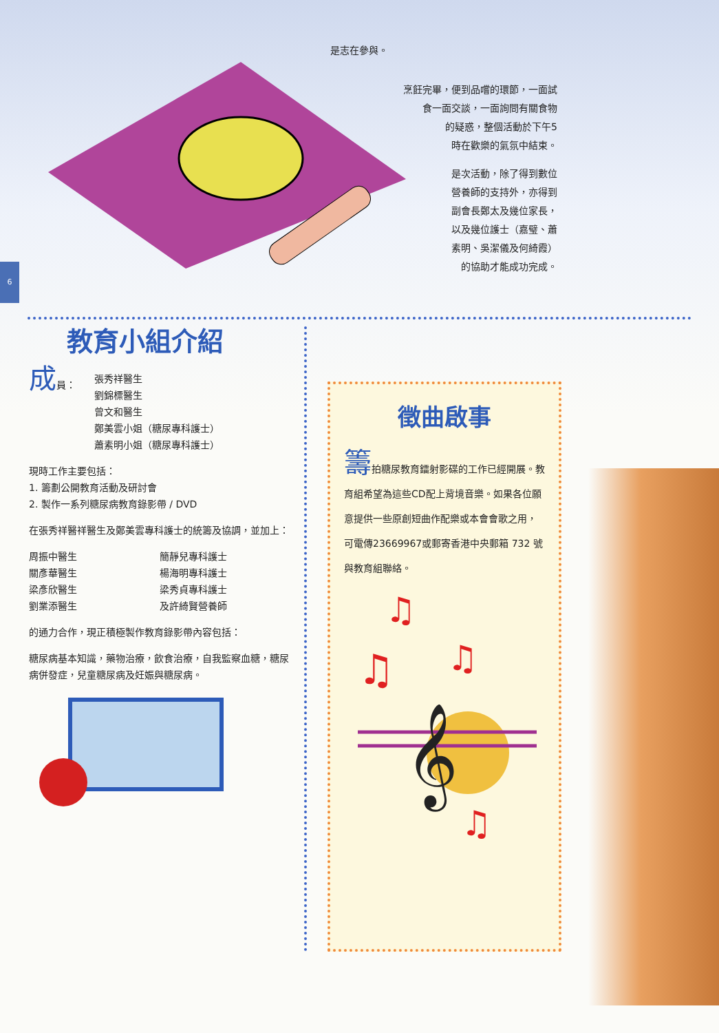6
是志在參與。
烹飪完畢，便到品嚐的環節，一面試
食一面交談，一面詢問有關食物
的疑惑，整個活動於下午5
時在歡樂的氣氛中結束。
是次活動，除了得到數位
營養師的支持外，亦得到
副會長鄭太及幾位家長，
以及幾位護士（嘉璧、蕭
素明、吳潔儀及何綺霞）
的協助才能成功完成。
教育小組介紹
成員： 張秀祥醫生
劉錦標醫生
曾文和醫生
鄭美雲小姐（糖尿專科護士）
蕭素明小姐（糖尿專科護士）
現時工作主要包括：
1. 籌劃公開教育活動及研討會
2. 製作一系列糖尿病教育錄影帶 / DVD
在張秀祥醫祥醫生及鄭美雲專科護士的統籌及協調，並加上：
周振中醫生
關彥華醫生
梁彥欣醫生
劉業添醫生
簡靜兒專科護士
楊海明專科護士
梁秀貞專科護士
及許綺賢營養師
的通力合作，現正積極製作教育錄影帶內容包括：
糖尿病基本知識，藥物治療，飲食治療，自我監察血糖，糖尿病併發症，兒童糖尿病及妊娠與糖尿病。
徵曲啟事
籌拍糖尿教育鐳射影碟的工作已經開展。教育組希望為這些CD配上背境音樂。如果各位願意提供一些原創短曲作配樂或本會會歌之用，可電傳23669967或郵寄香港中央郵箱 732 號與教育組聯絡。
♫
♫
♫
𝄞
♫